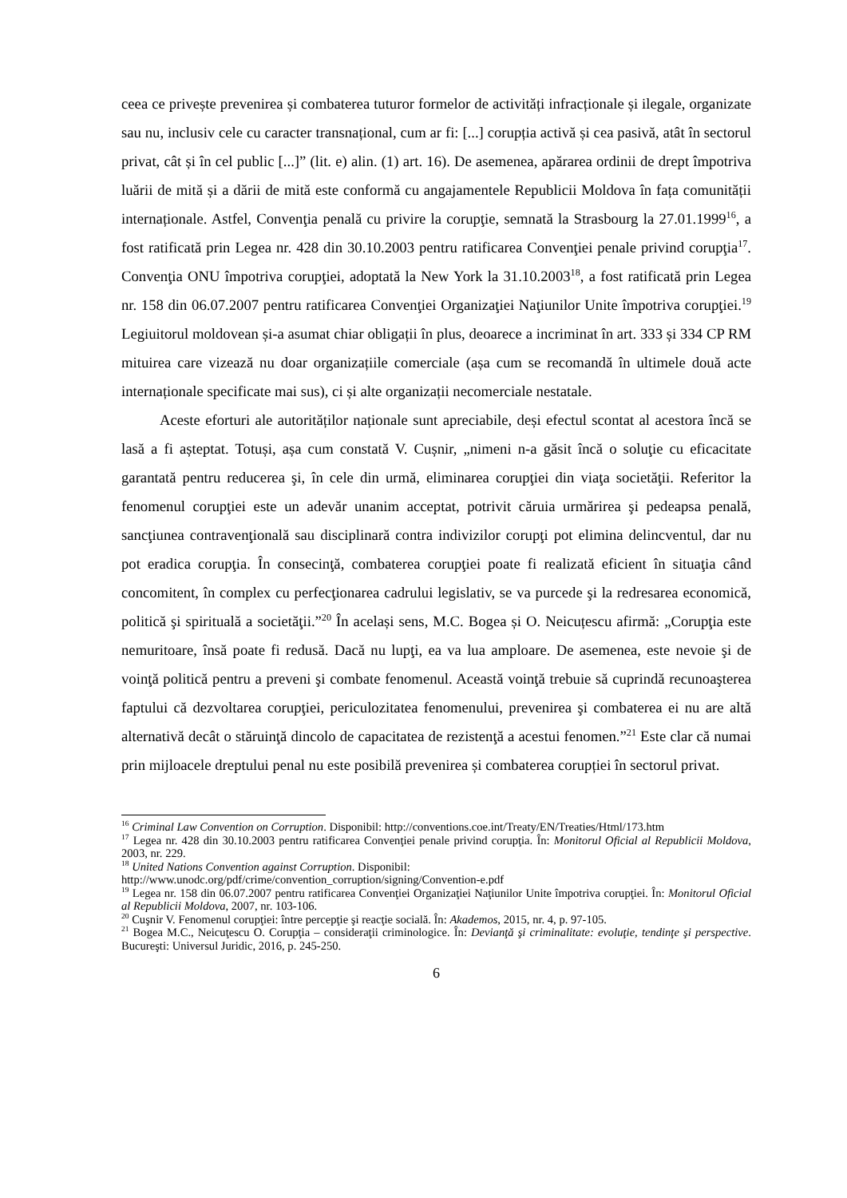ceea ce privește prevenirea și combaterea tuturor formelor de activități infracționale și ilegale, organizate sau nu, inclusiv cele cu caracter transnațional, cum ar fi: [...] corupția activă și cea pasivă, atât în sectorul privat, cât și în cel public [...]” (lit. e) alin. (1) art. 16). De asemenea, apărarea ordinii de drept împotriva luării de mită și a dării de mită este conformă cu angajamentele Republicii Moldova în fața comunității internaționale. Astfel, Convenţia penală cu privire la corupţie, semnată la Strasbourg la 27.01.1999<sup>16</sup>, a fost ratificată prin Legea nr. 428 din 30.10.2003 pentru ratificarea Convenţiei penale privind corupţia<sup>17</sup>. Convenţia ONU împotriva corupţiei, adoptată la New York la 31.10.2003<sup>18</sup>, a fost ratificată prin Legea nr. 158 din 06.07.2007 pentru ratificarea Convenţiei Organizaţiei Naţiunilor Unite împotriva corupţiei.<sup>19</sup> Legiuitorul moldovean și-a asumat chiar obligații în plus, deoarece a incriminat în art. 333 și 334 CP RM mituirea care vizează nu doar organizațiile comerciale (așa cum se recomandă în ultimele două acte internaționale specificate mai sus), ci și alte organizații necomerciale nestatale.
Aceste eforturi ale autorităților naționale sunt apreciabile, deși efectul scontat al acestora încă se lasă a fi așteptat. Totuși, așa cum constată V. Cușnir, „nimeni n-a găsit încă o soluţie cu eficacitate garantată pentru reducerea şi, în cele din urmă, eliminarea corupţiei din viaţa societăţii. Referitor la fenomenul corupţiei este un adevăr unanim acceptat, potrivit căruia urmărirea şi pedeapsa penală, sancţiunea contravenţională sau disciplinară contra indivizilor corupţi pot elimina delincventul, dar nu pot eradica corupţia. În consecinţă, combaterea corupţiei poate fi realizată eficient în situaţia când concomitent, în complex cu perfecţionarea cadrului legislativ, se va purcede şi la redresarea economică, politică şi spirituală a societăţii.”<sup>20</sup> În același sens, M.C. Bogea și O. Neicuțescu afirmă: „Corupţia este nemuritoare, însă poate fi redusă. Dacă nu lupţi, ea va lua amploare. De asemenea, este nevoie şi de voinţă politică pentru a preveni şi combate fenomenul. Această voinţă trebuie să cuprindă recunoaşterea faptului că dezvoltarea corupţiei, periculozitatea fenomenului, prevenirea şi combaterea ei nu are altă alternativă decât o stăruinţă dincolo de capacitatea de rezistenţă a acestui fenomen.”<sup>21</sup> Este clar că numai prin mijloacele dreptului penal nu este posibilă prevenirea și combaterea corupției în sectorul privat.
<sup>16</sup> Criminal Law Convention on Corruption. Disponibil: http://conventions.coe.int/Treaty/EN/Treaties/Html/173.htm
<sup>17</sup> Legea nr. 428 din 30.10.2003 pentru ratificarea Convenţiei penale privind corupţia. În: Monitorul Oficial al Republicii Moldova, 2003, nr. 229.
<sup>18</sup> United Nations Convention against Corruption. Disponibil:
http://www.unodc.org/pdf/crime/convention_corruption/signing/Convention-e.pdf
<sup>19</sup> Legea nr. 158 din 06.07.2007 pentru ratificarea Convenţiei Organizaţiei Naţiunilor Unite împotriva corupţiei. În: Monitorul Oficial al Republicii Moldova, 2007, nr. 103-106.
<sup>20</sup> Cuşnir V. Fenomenul corupţiei: între percepţie şi reacţie socială. În: Akademos, 2015, nr. 4, p. 97-105.
<sup>21</sup> Bogea M.C., Neicuţescu O. Corupţia – consideraţii criminologice. În: Devianţă şi criminalitate: evoluţie, tendinţe şi perspective. Bucureşti: Universul Juridic, 2016, p. 245-250.
6